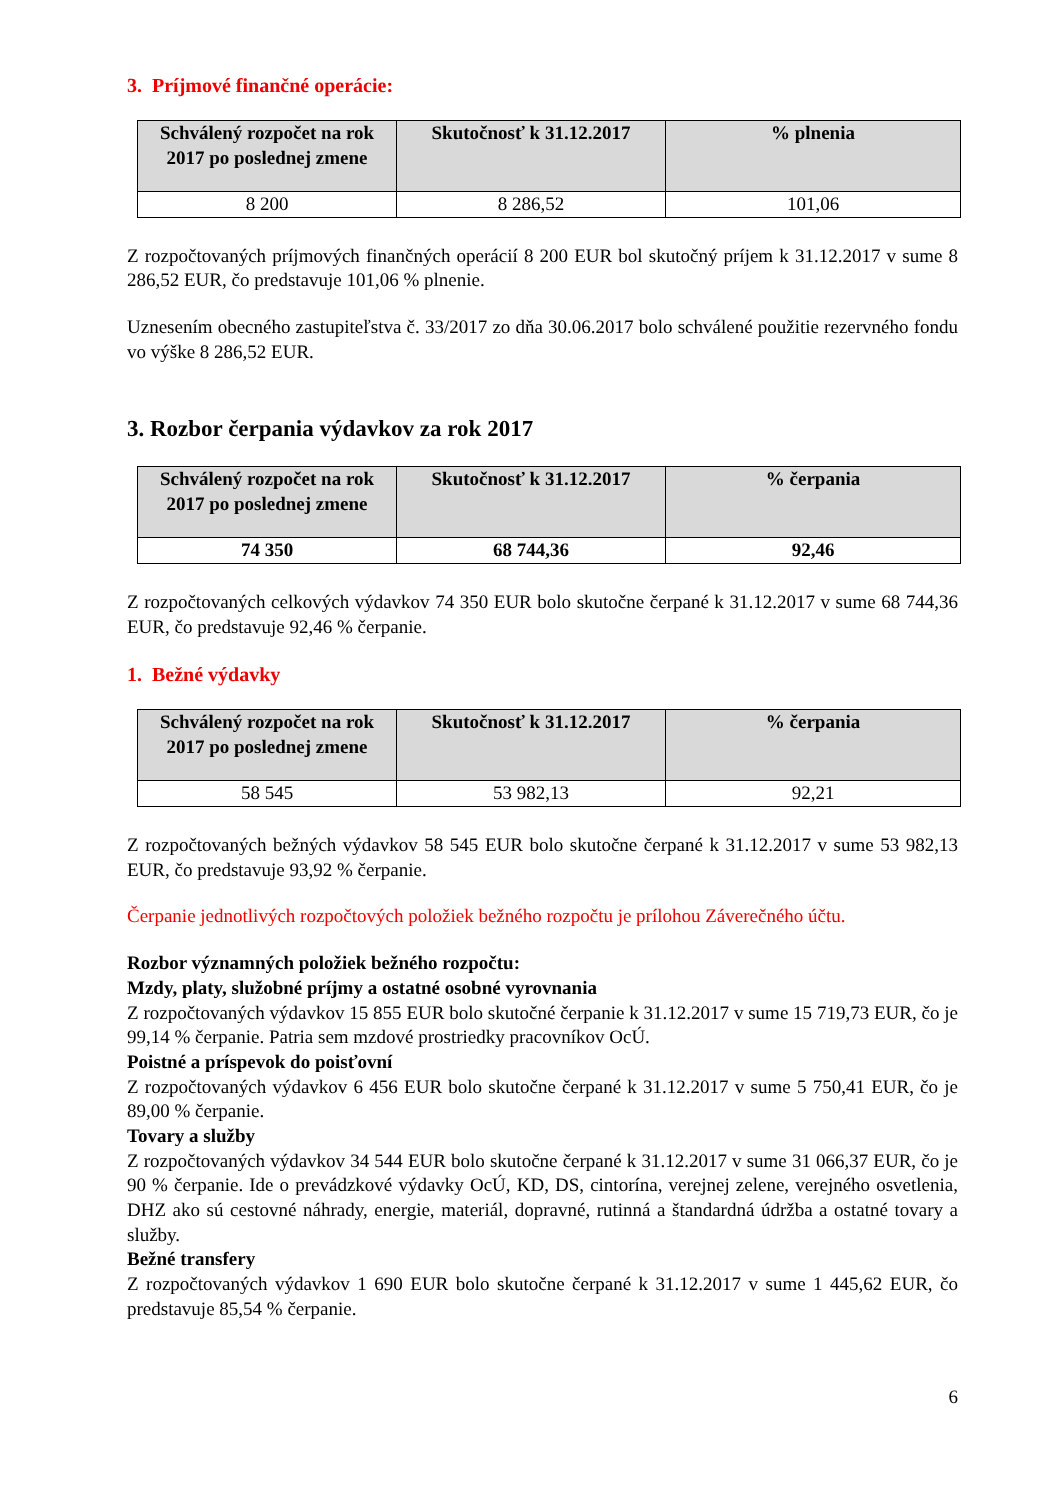3. Príjmové finančné operácie:
| Schválený rozpočet na rok 2017 po poslednej zmene | Skutočnosť k 31.12.2017 | % plnenia |
| --- | --- | --- |
| 8 200 | 8 286,52 | 101,06 |
Z rozpočtovaných príjmových finančných operácií 8 200 EUR bol skutočný príjem k 31.12.2017 v sume 8 286,52 EUR, čo predstavuje 101,06 % plnenie.
Uznesením obecného zastupiteľstva č. 33/2017 zo dňa 30.06.2017 bolo schválené použitie rezervného fondu vo výške 8 286,52 EUR.
3. Rozbor čerpania výdavkov za rok 2017
| Schválený rozpočet na rok 2017 po poslednej zmene | Skutočnosť k 31.12.2017 | % čerpania |
| --- | --- | --- |
| 74 350 | 68 744,36 | 92,46 |
Z rozpočtovaných celkových výdavkov 74 350 EUR bolo skutočne čerpané k 31.12.2017 v sume 68 744,36 EUR, čo predstavuje 92,46 % čerpanie.
1. Bežné výdavky
| Schválený rozpočet na rok 2017 po poslednej zmene | Skutočnosť k 31.12.2017 | % čerpania |
| --- | --- | --- |
| 58 545 | 53 982,13 | 92,21 |
Z rozpočtovaných bežných výdavkov 58 545 EUR bolo skutočne čerpané k 31.12.2017 v sume 53 982,13 EUR, čo predstavuje 93,92 % čerpanie.
Čerpanie jednotlivých rozpočtových položiek bežného rozpočtu je prílohou Záverečného účtu.
Rozbor významných položiek bežného rozpočtu:
Mzdy, platy, služobné príjmy a ostatné osobné vyrovnania
Z rozpočtovaných výdavkov 15 855 EUR bolo skutočné čerpanie k 31.12.2017 v sume 15 719,73 EUR, čo je 99,14 % čerpanie. Patria sem mzdové prostriedky pracovníkov OcÚ.
Poistné a príspevok do poisťovní
Z rozpočtovaných výdavkov 6 456 EUR bolo skutočne čerpané k 31.12.2017 v sume 5 750,41 EUR, čo je 89,00 % čerpanie.
Tovary a služby
Z rozpočtovaných výdavkov 34 544 EUR bolo skutočne čerpané k 31.12.2017 v sume 31 066,37 EUR, čo je 90 % čerpanie. Ide o prevádzkové výdavky OcÚ, KD, DS, cintorína, verejnej zelene, verejného osvetlenia, DHZ ako sú cestovné náhrady, energie, materiál, dopravné, rutinná a štandardná údržba a ostatné tovary a služby.
Bežné transfery
Z rozpočtovaných výdavkov 1 690 EUR bolo skutočne čerpané k 31.12.2017 v sume 1 445,62 EUR, čo predstavuje 85,54 % čerpanie.
6